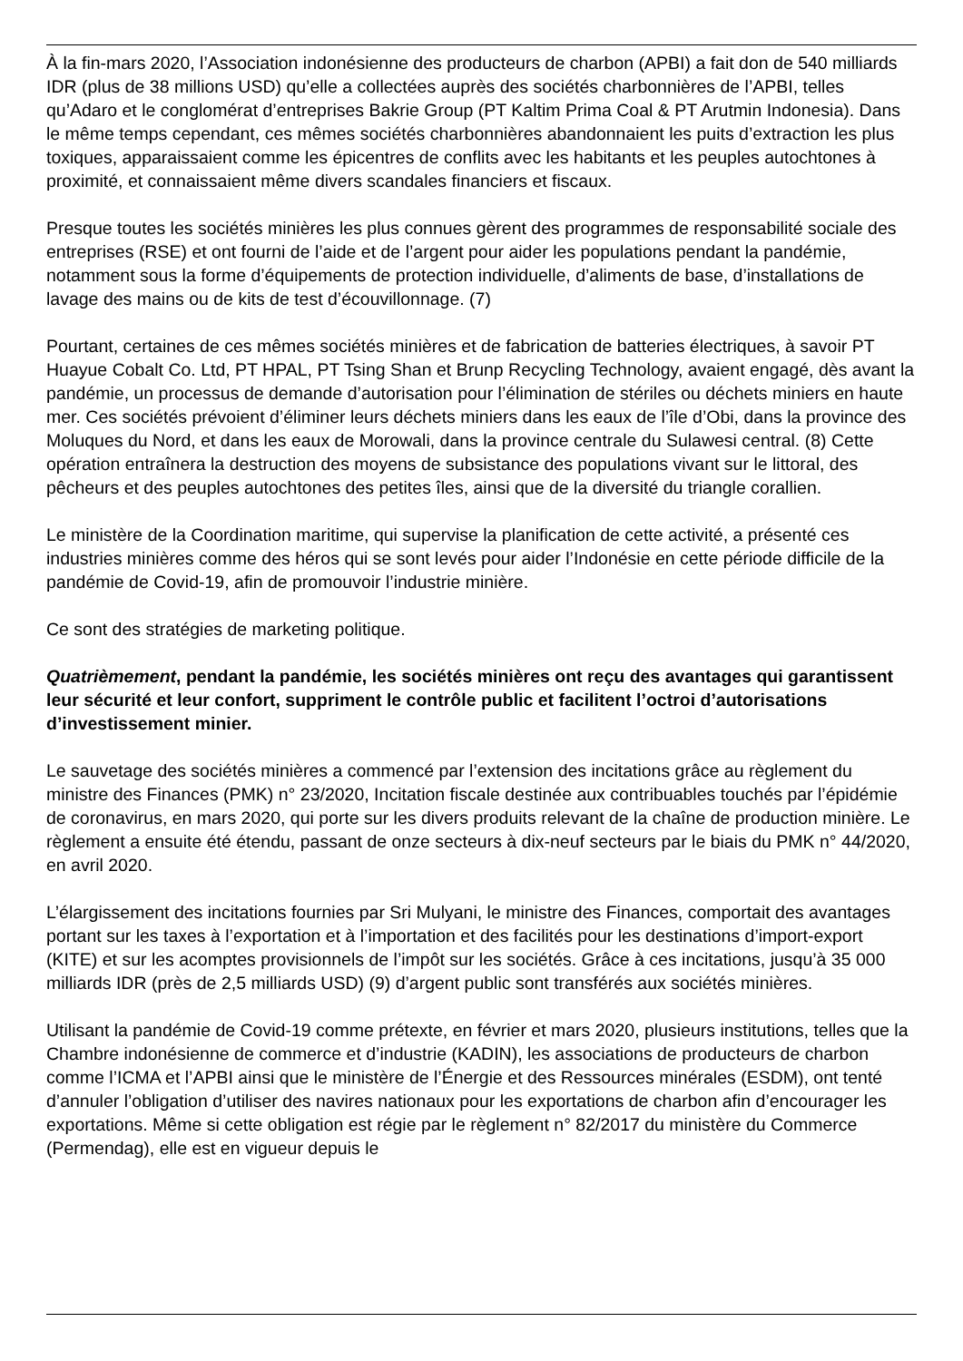À la fin-mars 2020, l’Association indonésienne des producteurs de charbon (APBI) a fait don de 540 milliards IDR (plus de 38 millions USD) qu’elle a collectées auprès des sociétés charbonnières de l’APBI, telles qu’Adaro et le conglomérat d’entreprises Bakrie Group (PT Kaltim Prima Coal & PT Arutmin Indonesia). Dans le même temps cependant, ces mêmes sociétés charbonnières abandonnaient les puits d’extraction les plus toxiques, apparaissaient comme les épicentres de conflits avec les habitants et les peuples autochtones à proximité, et connaissaient même divers scandales financiers et fiscaux.
Presque toutes les sociétés minières les plus connues gèrent des programmes de responsabilité sociale des entreprises (RSE) et ont fourni de l’aide et de l’argent pour aider les populations pendant la pandémie, notamment sous la forme d’équipements de protection individuelle, d’aliments de base, d’installations de lavage des mains ou de kits de test d’écouvillonnage. (7)
Pourtant, certaines de ces mêmes sociétés minières et de fabrication de batteries électriques, à savoir PT Huayue Cobalt Co. Ltd, PT HPAL, PT Tsing Shan et Brunp Recycling Technology, avaient engagé, dès avant la pandémie, un processus de demande d’autorisation pour l’élimination de stériles ou déchets miniers en haute mer. Ces sociétés prévoient d’éliminer leurs déchets miniers dans les eaux de l’île d’Obi, dans la province des Moluques du Nord, et dans les eaux de Morowali, dans la province centrale du Sulawesi central. (8) Cette opération entraînera la destruction des moyens de subsistance des populations vivant sur le littoral, des pêcheurs et des peuples autochtones des petites îles, ainsi que de la diversité du triangle corallien.
Le ministère de la Coordination maritime, qui supervise la planification de cette activité, a présenté ces industries minières comme des héros qui se sont levés pour aider l’Indonésie en cette période difficile de la pandémie de Covid-19, afin de promouvoir l’industrie minière.
Ce sont des stratégies de marketing politique.
Quatrièmement, pendant la pandémie, les sociétés minières ont reçu des avantages qui garantissent leur sécurité et leur confort, suppriment le contrôle public et facilitent l’octroi d’autorisations d’investissement minier.
Le sauvetage des sociétés minières a commencé par l’extension des incitations grâce au règlement du ministre des Finances (PMK) n° 23/2020, Incitation fiscale destinée aux contribuables touchés par l’épidémie de coronavirus, en mars 2020, qui porte sur les divers produits relevant de la chaîne de production minière. Le règlement a ensuite été étendu, passant de onze secteurs à dix-neuf secteurs par le biais du PMK n° 44/2020, en avril 2020.
L’élargissement des incitations fournies par Sri Mulyani, le ministre des Finances, comportait des avantages portant sur les taxes à l’exportation et à l’importation et des facilités pour les destinations d’import-export (KITE) et sur les acomptes provisionnels de l’impôt sur les sociétés. Grâce à ces incitations, jusqu’à 35 000 milliards IDR (près de 2,5 milliards USD) (9) d’argent public sont transférés aux sociétés minières.
Utilisant la pandémie de Covid-19 comme prétexte, en février et mars 2020, plusieurs institutions, telles que la Chambre indonésienne de commerce et d’industrie (KADIN), les associations de producteurs de charbon comme l’ICMA et l’APBI ainsi que le ministère de l’Énergie et des Ressources minérales (ESDM), ont tenté d’annuler l’obligation d’utiliser des navires nationaux pour les exportations de charbon afin d’encourager les exportations. Même si cette obligation est régie par le règlement n° 82/2017 du ministère du Commerce (Permendag), elle est en vigueur depuis le